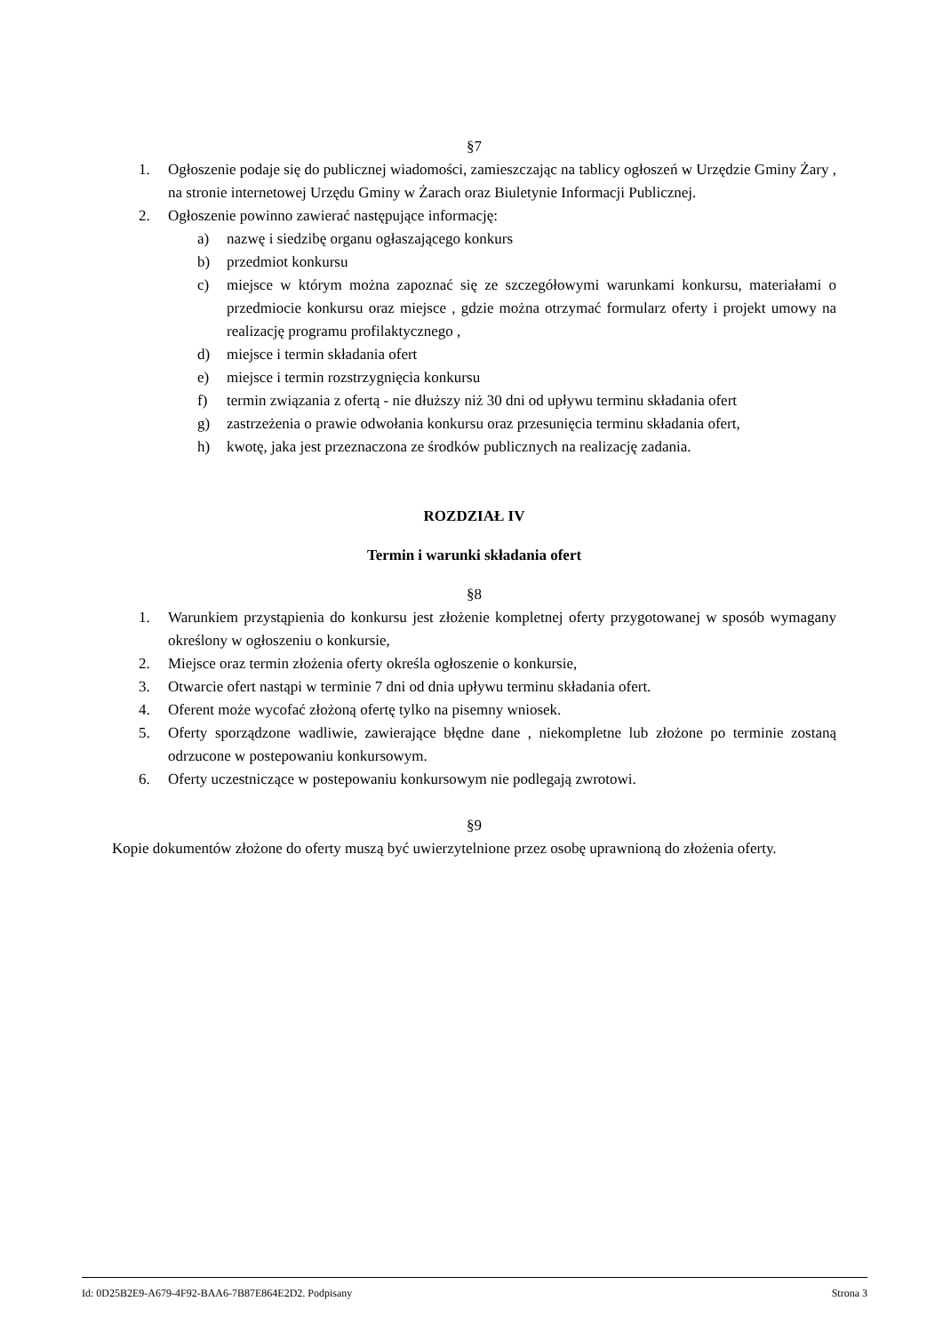§7
1. Ogłoszenie podaje się do publicznej wiadomości, zamieszczając na tablicy ogłoszeń w Urzędzie Gminy Żary , na stronie internetowej Urzędu Gminy w Żarach oraz Biuletynie Informacji Publicznej.
2. Ogłoszenie powinno zawierać następujące informację:
a) nazwę i siedzibę organu ogłaszającego konkurs
b) przedmiot konkursu
c) miejsce w którym można zapoznać się ze szczegółowymi warunkami konkursu, materiałami o przedmiocie konkursu oraz miejsce , gdzie można otrzymać formularz oferty i projekt umowy na realizację programu profilaktycznego ,
d) miejsce i termin składania ofert
e) miejsce i termin rozstrzygnięcia konkursu
f) termin związania z ofertą - nie dłuższy niż 30 dni od upływu terminu składania ofert
g) zastrzeżenia o prawie odwołania konkursu oraz przesunięcia terminu składania ofert,
h) kwotę, jaka jest przeznaczona ze środków publicznych na realizację zadania.
ROZDZIAŁ IV
Termin i warunki składania ofert
§8
1. Warunkiem przystąpienia do konkursu jest złożenie kompletnej oferty przygotowanej w sposób wymagany określony w ogłoszeniu o konkursie,
2. Miejsce oraz termin złożenia oferty określa ogłoszenie o konkursie,
3. Otwarcie ofert nastąpi w terminie 7 dni od dnia upływu terminu składania ofert.
4. Oferent może wycofać złożoną ofertę tylko na pisemny wniosek.
5. Oferty sporządzone wadliwie, zawierające błędne dane , niekompletne lub złożone po terminie zostaną odrzucone w postepowaniu konkursowym.
6. Oferty uczestniczące w postepowaniu konkursowym nie podlegają zwrotowi.
§9
Kopie dokumentów złożone do oferty muszą być uwierzytelnione przez osobę uprawnioną do złożenia oferty.
Id: 0D25B2E9-A679-4F92-BAA6-7B87E864E2D2. Podpisany Strona 3